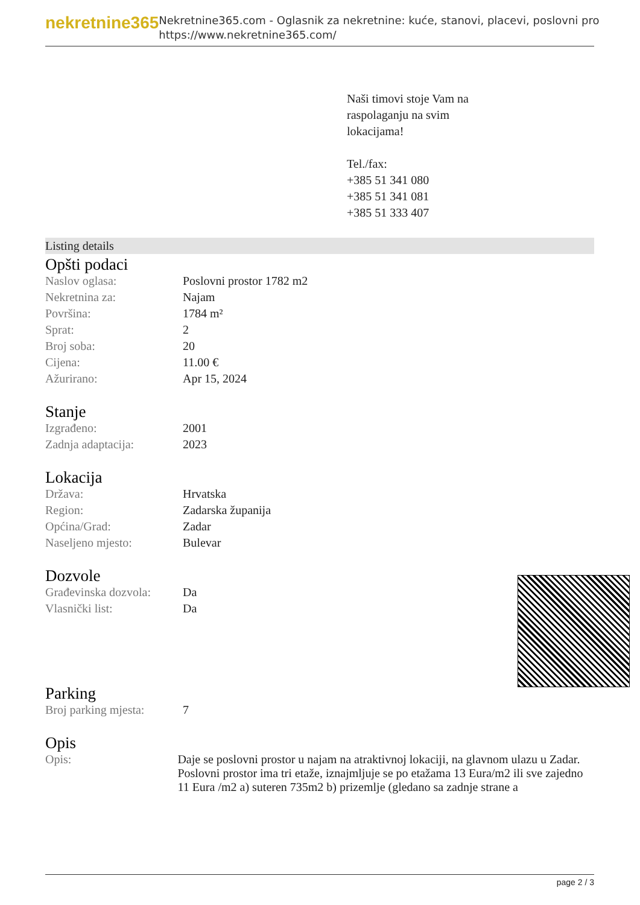nekretnine365
Nekretnine365.com - Oglasnik za nekretnine: kuće, stanovi, placevi, poslovni pro
https://www.nekretnine365.com/
Naši timovi stoje Vam na
raspolaganju na svim
lokacijama!
Tel./fax:
+385 51 341 080
+385 51 341 081
+385 51 333 407
Listing details
Opšti podaci
| Naslov oglasa: | Poslovni prostor 1782 m2 |
| Nekretnina za: | Najam |
| Površina: | 1784 m² |
| Sprat: | 2 |
| Broj soba: | 20 |
| Cijena: | 11.00 € |
| Ažurirano: | Apr 15, 2024 |
Stanje
| Izgrađeno: | 2001 |
| Zadnja adaptacija: | 2023 |
Lokacija
| Država: | Hrvatska |
| Region: | Zadarska županija |
| Općina/Grad: | Zadar |
| Naseljeno mjesto: | Bulevar |
Dozvole
| Građevinska dozvola: | Da |
| Vlasnički list: | Da |
Parking
| Broj parking mjesta: | 7 |
Opis
| Opis: | Daje se poslovni prostor u najam na atraktivnoj lokaciji, na glavnom ulazu u Zadar. Poslovni prostor ima tri etaže, iznajmljuje se po etažama 13 Eura/m2 ili sve zajedno 11 Eura /m2 a) suteren 735m2 b) prizemlje (gledano sa zadnje strane a |
page 2 / 3